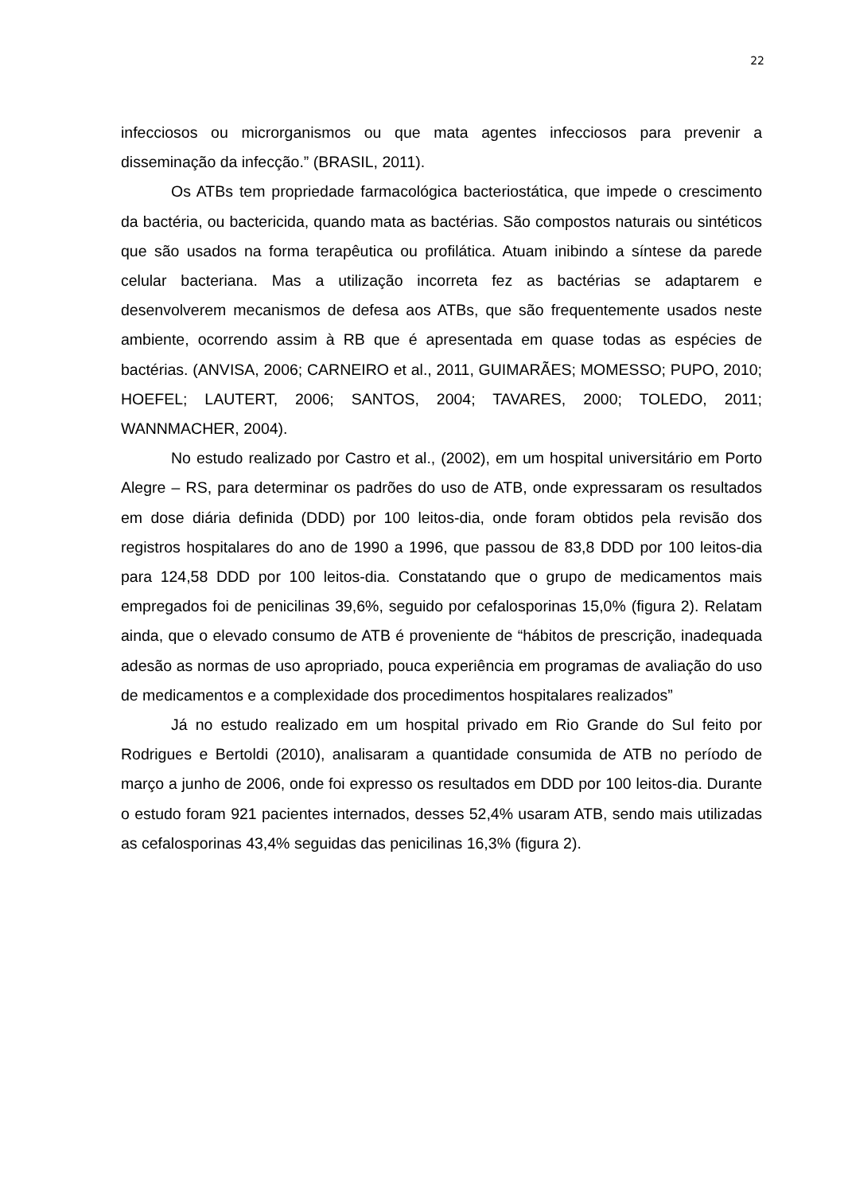22
infecciosos ou microrganismos ou que mata agentes infecciosos para prevenir a disseminação da infecção.” (BRASIL, 2011).
Os ATBs tem propriedade farmacológica bacteriostática, que impede o crescimento da bactéria, ou bactericida, quando mata as bactérias. São compostos naturais ou sintéticos que são usados na forma terapêutica ou profilática. Atuam inibindo a síntese da parede celular bacteriana. Mas a utilização incorreta fez as bactérias se adaptarem e desenvolverem mecanismos de defesa aos ATBs, que são frequentemente usados neste ambiente, ocorrendo assim à RB que é apresentada em quase todas as espécies de bactérias. (ANVISA, 2006; CARNEIRO et al., 2011, GUIMARÃES; MOMESSO; PUPO, 2010; HOEFEL; LAUTERT, 2006; SANTOS, 2004; TAVARES, 2000; TOLEDO, 2011; WANNMACHER, 2004).
No estudo realizado por Castro et al., (2002), em um hospital universitário em Porto Alegre – RS, para determinar os padrões do uso de ATB, onde expressaram os resultados em dose diária definida (DDD) por 100 leitos-dia, onde foram obtidos pela revisão dos registros hospitalares do ano de 1990 a 1996, que passou de 83,8 DDD por 100 leitos-dia para 124,58 DDD por 100 leitos-dia. Constatando que o grupo de medicamentos mais empregados foi de penicilinas 39,6%, seguido por cefalosporinas 15,0% (figura 2). Relatam ainda, que o elevado consumo de ATB é proveniente de “hábitos de prescrição, inadequada adesão as normas de uso apropriado, pouca experiência em programas de avaliação do uso de medicamentos e a complexidade dos procedimentos hospitalares realizados”
Já no estudo realizado em um hospital privado em Rio Grande do Sul feito por Rodrigues e Bertoldi (2010), analisaram a quantidade consumida de ATB no período de março a junho de 2006, onde foi expresso os resultados em DDD por 100 leitos-dia. Durante o estudo foram 921 pacientes internados, desses 52,4% usaram ATB, sendo mais utilizadas as cefalosporinas 43,4% seguidas das penicilinas 16,3% (figura 2).